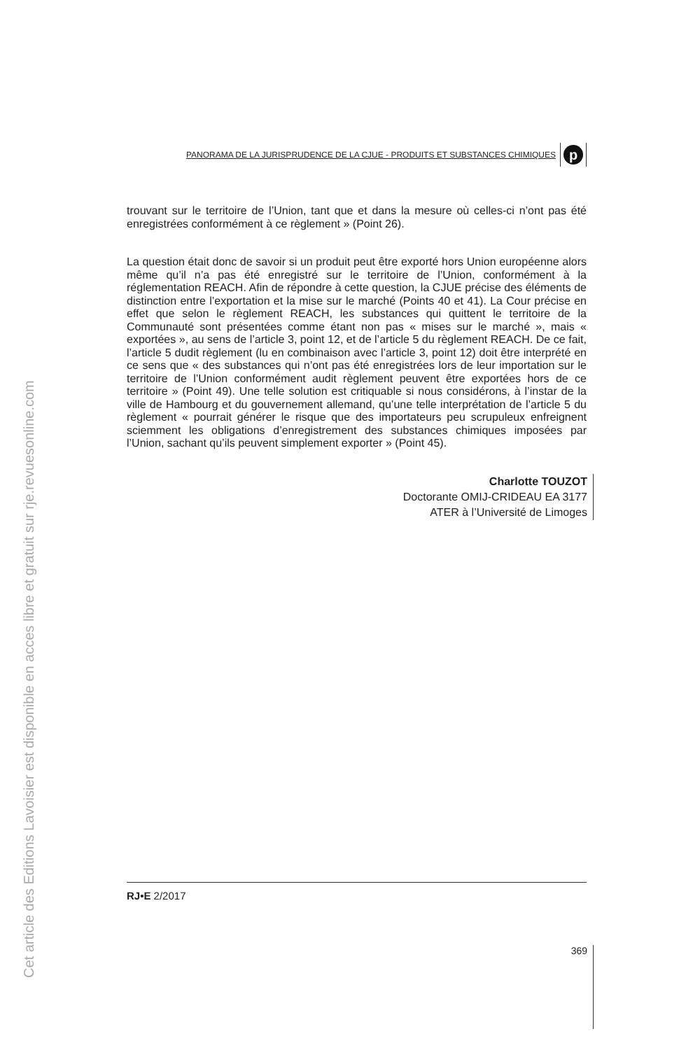Cet article des Editions Lavoisier est disponible en acces libre et gratuit sur rje.revuesonline.com
PANORAMA DE LA JURISPRUDENCE DE LA CJUE - PRODUITS ET SUBSTANCES CHIMIQUES
p
trouvant sur le territoire de l’Union, tant que et dans la mesure où celles-ci n’ont pas été enregistrées conformément à ce règlement » (Point 26).
La question était donc de savoir si un produit peut être exporté hors Union européenne alors même qu’il n’a pas été enregistré sur le territoire de l’Union, conformément à la réglementation REACH. Afin de répondre à cette question, la CJUE précise des éléments de distinction entre l’exportation et la mise sur le marché (Points 40 et 41). La Cour précise en effet que selon le règlement REACH, les substances qui quittent le territoire de la Communauté sont présentées comme étant non pas « mises sur le marché », mais « exportées », au sens de l’article 3, point 12, et de l’article 5 du règlement REACH. De ce fait, l’article 5 dudit règlement (lu en combinaison avec l’article 3, point 12) doit être interprété en ce sens que « des substances qui n’ont pas été enregistrées lors de leur importation sur le territoire de l’Union conformément audit règlement peuvent être exportées hors de ce territoire » (Point 49). Une telle solution est critiquable si nous considérons, à l’instar de la ville de Hambourg et du gouvernement allemand, qu’une telle interprétation de l’article 5 du règlement « pourrait générer le risque que des importateurs peu scrupuleux enfreignent sciemment les obligations d’enregistrement des substances chimiques imposées par l’Union, sachant qu’ils peuvent simplement exporter » (Point 45).
Charlotte TOUZOT
Doctorante OMIJ-CRIDEAU EA 3177
ATER à l’Université de Limoges
RJ•E 2/2017
369